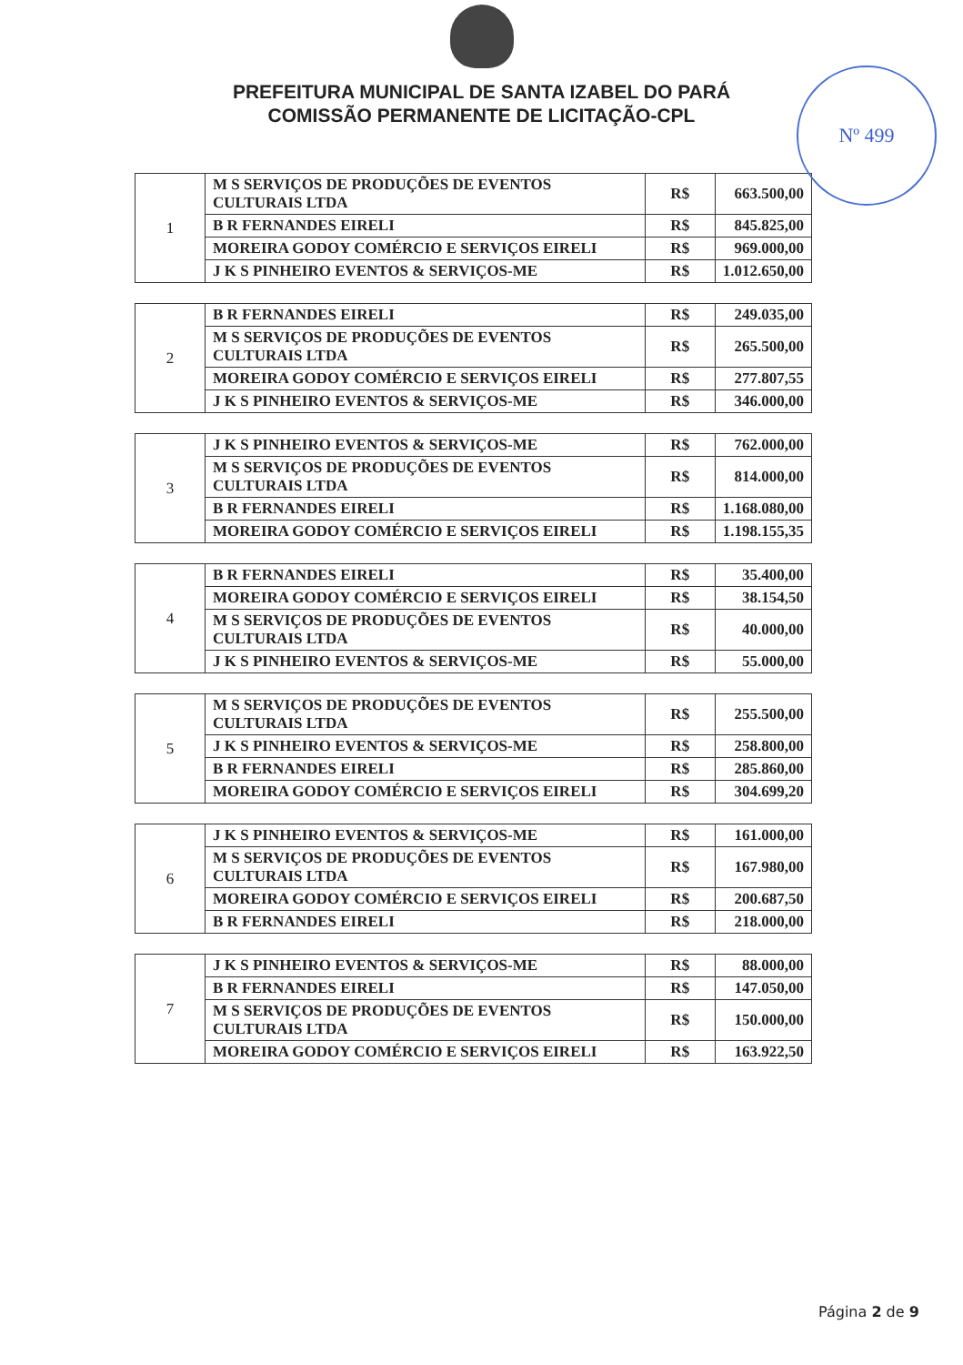Nº 499
PREFEITURA MUNICIPAL DE SANTA IZABEL DO PARÁ
COMISSÃO PERMANENTE DE LICITAÇÃO-CPL
| 1 | M S SERVIÇOS DE PRODUÇÕES DE EVENTOS CULTURAIS LTDA | R$ | 663.500,00 |
| | B R FERNANDES EIRELI | R$ | 845.825,00 |
| | MOREIRA GODOY COMÉRCIO E SERVIÇOS EIRELI | R$ | 969.000,00 |
| | J K S PINHEIRO EVENTOS & SERVIÇOS-ME | R$ | 1.012.650,00 |
| 2 | B R FERNANDES EIRELI | R$ | 249.035,00 |
| | M S SERVIÇOS DE PRODUÇÕES DE EVENTOS CULTURAIS LTDA | R$ | 265.500,00 |
| | MOREIRA GODOY COMÉRCIO E SERVIÇOS EIRELI | R$ | 277.807,55 |
| | J K S PINHEIRO EVENTOS & SERVIÇOS-ME | R$ | 346.000,00 |
| 3 | J K S PINHEIRO EVENTOS & SERVIÇOS-ME | R$ | 762.000,00 |
| | M S SERVIÇOS DE PRODUÇÕES DE EVENTOS CULTURAIS LTDA | R$ | 814.000,00 |
| | B R FERNANDES EIRELI | R$ | 1.168.080,00 |
| | MOREIRA GODOY COMÉRCIO E SERVIÇOS EIRELI | R$ | 1.198.155,35 |
| 4 | B R FERNANDES EIRELI | R$ | 35.400,00 |
| | MOREIRA GODOY COMÉRCIO E SERVIÇOS EIRELI | R$ | 38.154,50 |
| | M S SERVIÇOS DE PRODUÇÕES DE EVENTOS CULTURAIS LTDA | R$ | 40.000,00 |
| | J K S PINHEIRO EVENTOS & SERVIÇOS-ME | R$ | 55.000,00 |
| 5 | M S SERVIÇOS DE PRODUÇÕES DE EVENTOS CULTURAIS LTDA | R$ | 255.500,00 |
| | J K S PINHEIRO EVENTOS & SERVIÇOS-ME | R$ | 258.800,00 |
| | B R FERNANDES EIRELI | R$ | 285.860,00 |
| | MOREIRA GODOY COMÉRCIO E SERVIÇOS EIRELI | R$ | 304.699,20 |
| 6 | J K S PINHEIRO EVENTOS & SERVIÇOS-ME | R$ | 161.000,00 |
| | M S SERVIÇOS DE PRODUÇÕES DE EVENTOS CULTURAIS LTDA | R$ | 167.980,00 |
| | MOREIRA GODOY COMÉRCIO E SERVIÇOS EIRELI | R$ | 200.687,50 |
| | B R FERNANDES EIRELI | R$ | 218.000,00 |
| 7 | J K S PINHEIRO EVENTOS & SERVIÇOS-ME | R$ | 88.000,00 |
| | B R FERNANDES EIRELI | R$ | 147.050,00 |
| | M S SERVIÇOS DE PRODUÇÕES DE EVENTOS CULTURAIS LTDA | R$ | 150.000,00 |
| | MOREIRA GODOY COMÉRCIO E SERVIÇOS EIRELI | R$ | 163.922,50 |
Página 2 de 9